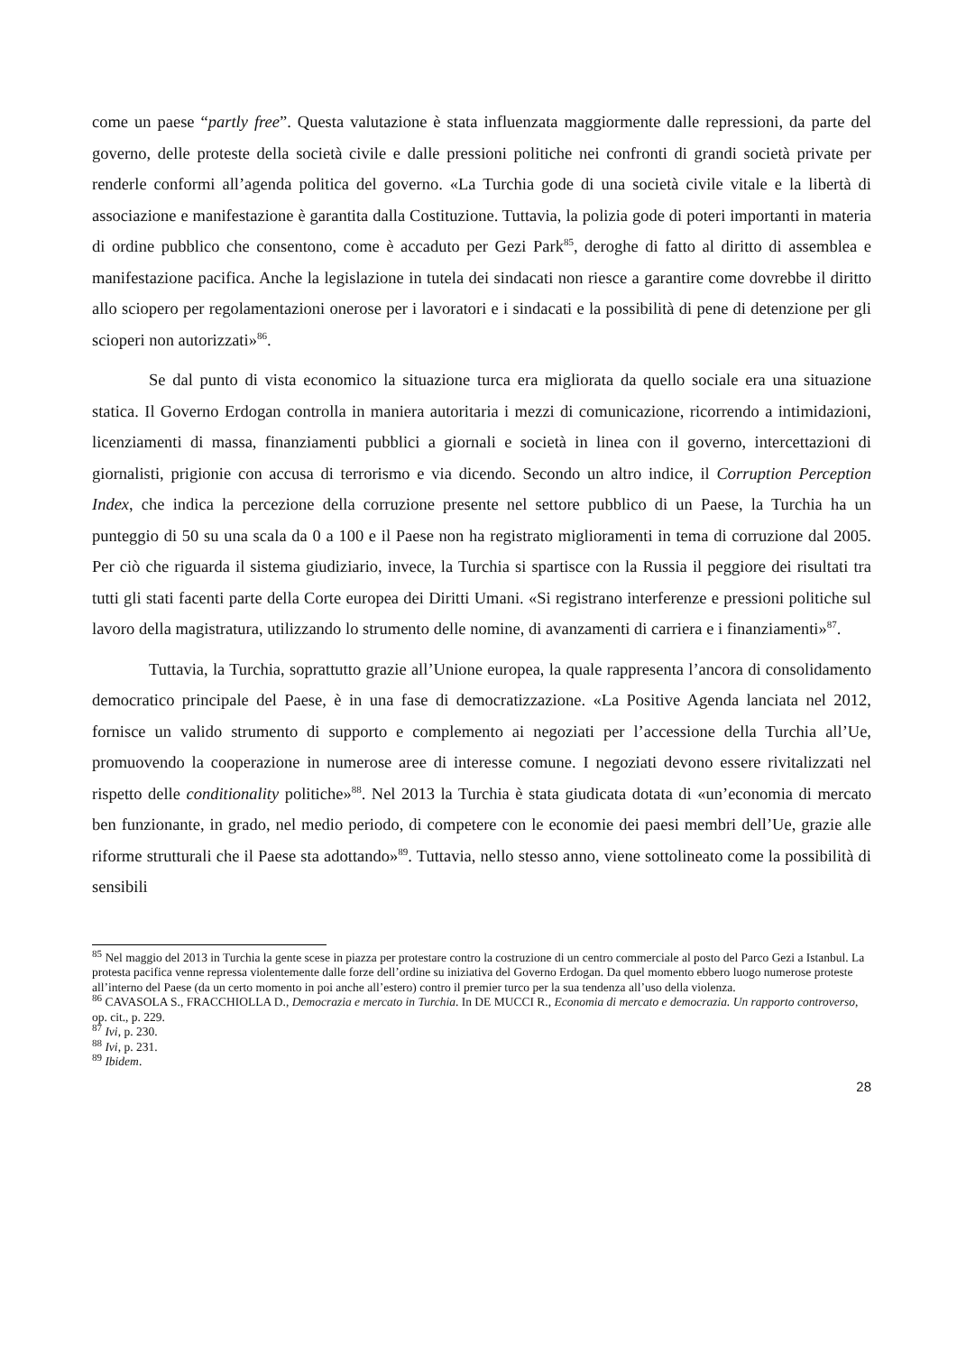come un paese “partly free”. Questa valutazione è stata influenzata maggiormente dalle repressioni, da parte del governo, delle proteste della società civile e dalle pressioni politiche nei confronti di grandi società private per renderle conformi all’agenda politica del governo. «La Turchia gode di una società civile vitale e la libertà di associazione e manifestazione è garantita dalla Costituzione. Tuttavia, la polizia gode di poteri importanti in materia di ordine pubblico che consentono, come è accaduto per Gezi Park<sup>85</sup>, deroghe di fatto al diritto di assemblea e manifestazione pacifica. Anche la legislazione in tutela dei sindacati non riesce a garantire come dovrebbe il diritto allo sciopero per regolamentazioni onerose per i lavoratori e i sindacati e la possibilità di pene di detenzione per gli scioperi non autorizzati»<sup>86</sup>.
Se dal punto di vista economico la situazione turca era migliorata da quello sociale era una situazione statica. Il Governo Erdogan controlla in maniera autoritaria i mezzi di comunicazione, ricorrendo a intimidazioni, licenziamenti di massa, finanziamenti pubblici a giornali e società in linea con il governo, intercettazioni di giornalisti, prigionie con accusa di terrorismo e via dicendo. Secondo un altro indice, il Corruption Perception Index, che indica la percezione della corruzione presente nel settore pubblico di un Paese, la Turchia ha un punteggio di 50 su una scala da 0 a 100 e il Paese non ha registrato miglioramenti in tema di corruzione dal 2005. Per ciò che riguarda il sistema giudiziario, invece, la Turchia si spartisce con la Russia il peggiore dei risultati tra tutti gli stati facenti parte della Corte europea dei Diritti Umani. «Si registrano interferenze e pressioni politiche sul lavoro della magistratura, utilizzando lo strumento delle nomine, di avanzamenti di carriera e i finanziamenti»<sup>87</sup>.
Tuttavia, la Turchia, soprattutto grazie all’Unione europea, la quale rappresenta l’ancora di consolidamento democratico principale del Paese, è in una fase di democratizzazione. «La Positive Agenda lanciata nel 2012, fornisce un valido strumento di supporto e complemento ai negoziati per l’accessione della Turchia all’Ue, promuovendo la cooperazione in numerose aree di interesse comune. I negoziati devono essere rivitalizzati nel rispetto delle conditionality politiche»<sup>88</sup>. Nel 2013 la Turchia è stata giudicata dotata di «un’economia di mercato ben funzionante, in grado, nel medio periodo, di competere con le economie dei paesi membri dell’Ue, grazie alle riforme strutturali che il Paese sta adottando»<sup>89</sup>. Tuttavia, nello stesso anno, viene sottolineato come la possibilità di sensibili
<sup>85</sup> Nel maggio del 2013 in Turchia la gente scese in piazza per protestare contro la costruzione di un centro commerciale al posto del Parco Gezi a Istanbul. La protesta pacifica venne repressa violentemente dalle forze dell’ordine su iniziativa del Governo Erdogan. Da quel momento ebbero luogo numerose proteste all’interno del Paese (da un certo momento in poi anche all’estero) contro il premier turco per la sua tendenza all’uso della violenza.
<sup>86</sup> CAVASOLA S., FRACCHIOLLA D., Democrazia e mercato in Turchia. In DE MUCCI R., Economia di mercato e democrazia. Un rapporto controverso, op. cit., p. 229.
<sup>87</sup> Ivi, p. 230.
<sup>88</sup> Ivi, p. 231.
<sup>89</sup> Ibidem.
28